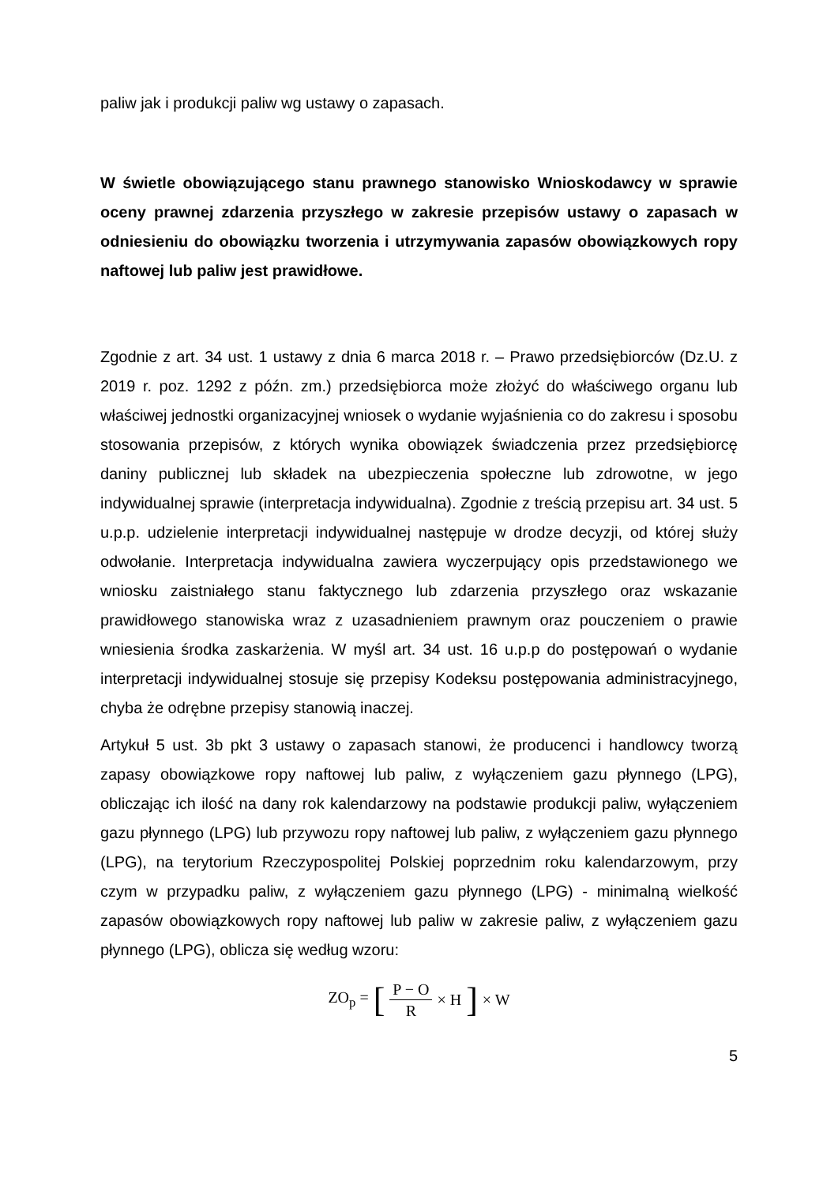paliw jak i produkcji paliw wg ustawy o zapasach.
W świetle obowiązującego stanu prawnego stanowisko Wnioskodawcy w sprawie oceny prawnej zdarzenia przyszłego w zakresie przepisów ustawy o zapasach w odniesieniu do obowiązku tworzenia i utrzymywania zapasów obowiązkowych ropy naftowej lub paliw jest prawidłowe.
Zgodnie z art. 34 ust. 1 ustawy z dnia 6 marca 2018 r. – Prawo przedsiębiorców (Dz.U. z 2019 r. poz. 1292 z późn. zm.) przedsiębiorca może złożyć do właściwego organu lub właściwej jednostki organizacyjnej wniosek o wydanie wyjaśnienia co do zakresu i sposobu stosowania przepisów, z których wynika obowiązek świadczenia przez przedsiębiorcę daniny publicznej lub składek na ubezpieczenia społeczne lub zdrowotne, w jego indywidualnej sprawie (interpretacja indywidualna). Zgodnie z treścią przepisu art. 34 ust. 5 u.p.p. udzielenie interpretacji indywidualnej następuje w drodze decyzji, od której służy odwołanie. Interpretacja indywidualna zawiera wyczerpujący opis przedstawionego we wniosku zaistniałego stanu faktycznego lub zdarzenia przyszłego oraz wskazanie prawidłowego stanowiska wraz z uzasadnieniem prawnym oraz pouczeniem o prawie wniesienia środka zaskarżenia. W myśl art. 34 ust. 16 u.p.p do postępowań o wydanie interpretacji indywidualnej stosuje się przepisy Kodeksu postępowania administracyjnego, chyba że odrębne przepisy stanowią inaczej.
Artykuł 5 ust. 3b pkt 3 ustawy o zapasach stanowi, że producenci i handlowcy tworzą zapasy obowiązkowe ropy naftowej lub paliw, z wyłączeniem gazu płynnego (LPG), obliczając ich ilość na dany rok kalendarzowy na podstawie produkcji paliw, wyłączeniem gazu płynnego (LPG) lub przywozu ropy naftowej lub paliw, z wyłączeniem gazu płynnego (LPG), na terytorium Rzeczypospolitej Polskiej poprzednim roku kalendarzowym, przy czym w przypadku paliw, z wyłączeniem gazu płynnego (LPG) - minimalną wielkość zapasów obowiązkowych ropy naftowej lub paliw w zakresie paliw, z wyłączeniem gazu płynnego (LPG), oblicza się według wzoru:
ZO<sub>p</sub> = [ P − O R × H ] × W
5